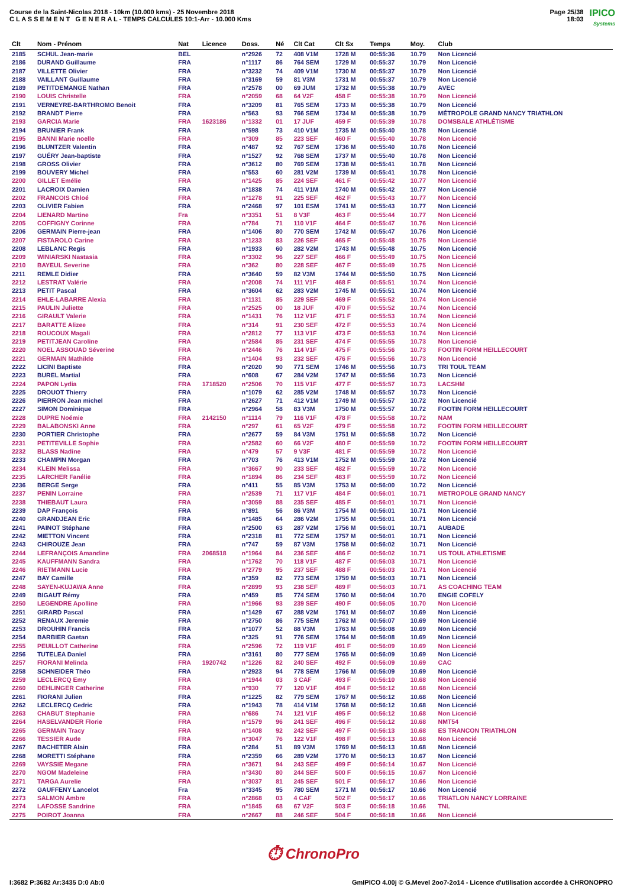Course de la Saint-Nicolas 2018 - 10km (10.000 kms) - 25 Novembre 2018
C L A S S E M E N T G E N E R A L - TEMPS CALCULES 10:1-Arr - 10.000 Kms
Page 25/38
18:03
IPICO
Systems
| Clt | Nom - Prénom | Nat | Licence | Doss. | Né | Clt Cat | Clt Sx | Temps | Moy. | Club |
| --- | --- | --- | --- | --- | --- | --- | --- | --- | --- | --- |
| 2185 | SCHUL Jean-marie | BEL | | n°2926 | 72 | 408 V1M | 1728 M | 00:55:36 | 10.79 | Non Licencié |
| 2186 | DURAND Guillaume | FRA | | n°1117 | 86 | 764 SEM | 1729 M | 00:55:37 | 10.79 | Non Licencié |
| 2187 | VILLETTE Olivier | FRA | | n°3232 | 74 | 409 V1M | 1730 M | 00:55:37 | 10.79 | Non Licencié |
| 2188 | VAILLANT Guillaume | FRA | | n°3169 | 59 | 81 V3M | 1731 M | 00:55:37 | 10.79 | Non Licencié |
| 2189 | PETITDEMANGE Nathan | FRA | | n°2578 | 00 | 69 JUM | 1732 M | 00:55:38 | 10.79 | AVEC |
| 2190 | LOUIS Christelle | FRA | | n°2059 | 68 | 64 V2F | 458 F | 00:55:38 | 10.79 | Non Licencié |
| 2191 | VERNEYRE-BARTHROMO Benoit | FRA | | n°3209 | 81 | 765 SEM | 1733 M | 00:55:38 | 10.79 | Non Licencié |
| 2192 | BRANDT Pierre | FRA | | n°563 | 93 | 766 SEM | 1734 M | 00:55:38 | 10.79 | MÉTROPOLE GRAND NANCY TRIATHLON |
| 2193 | GARCIA Marie | FRA | 1623186 | n°1332 | 01 | 17 JUF | 459 F | 00:55:39 | 10.78 | DOMSBALE ATHLÉTISME |
| 2194 | BRUNIER Frank | FRA | | n°598 | 73 | 410 V1M | 1735 M | 00:55:40 | 10.78 | Non Licencié |
| 2195 | BANNI Marie noelle | FRA | | n°309 | 85 | 223 SEF | 460 F | 00:55:40 | 10.78 | Non Licencié |
| 2196 | BLUNTZER Valentin | FRA | | n°487 | 92 | 767 SEM | 1736 M | 00:55:40 | 10.78 | Non Licencié |
| 2197 | GUÉRY Jean-baptiste | FRA | | n°1527 | 92 | 768 SEM | 1737 M | 00:55:40 | 10.78 | Non Licencié |
| 2198 | GROSS Olivier | FRA | | n°3612 | 80 | 769 SEM | 1738 M | 00:55:41 | 10.78 | Non Licencié |
| 2199 | BOUVERY Michel | FRA | | n°553 | 60 | 281 V2M | 1739 M | 00:55:41 | 10.78 | Non Licencié |
| 2200 | GILLET Emélie | FRA | | n°1425 | 85 | 224 SEF | 461 F | 00:55:42 | 10.77 | Non Licencié |
| 2201 | LACROIX Damien | FRA | | n°1838 | 74 | 411 V1M | 1740 M | 00:55:42 | 10.77 | Non Licencié |
| 2202 | FRANCOIS Chloé | FRA | | n°1278 | 91 | 225 SEF | 462 F | 00:55:43 | 10.77 | Non Licencié |
| 2203 | OLIVIER Fabien | FRA | | n°2468 | 97 | 101 ESM | 1741 M | 00:55:43 | 10.77 | Non Licencié |
| 2204 | LIENARD Martine | Fra | | n°3351 | 51 | 8 V3F | 463 F | 00:55:44 | 10.77 | Non Licencié |
| 2205 | COFFIGNY Corinne | FRA | | n°784 | 71 | 110 V1F | 464 F | 00:55:47 | 10.76 | Non Licencié |
| 2206 | GERMAIN Pierre-jean | FRA | | n°1406 | 80 | 770 SEM | 1742 M | 00:55:47 | 10.76 | Non Licencié |
| 2207 | FISTAROLO Carine | FRA | | n°1233 | 83 | 226 SEF | 465 F | 00:55:48 | 10.75 | Non Licencié |
| 2208 | LEBLANC Regis | FRA | | n°1933 | 60 | 282 V2M | 1743 M | 00:55:48 | 10.75 | Non Licencié |
| 2209 | WINIARSKI Nastasia | FRA | | n°3302 | 96 | 227 SEF | 466 F | 00:55:49 | 10.75 | Non Licencié |
| 2210 | BAYEUL Severine | FRA | | n°362 | 80 | 228 SEF | 467 F | 00:55:49 | 10.75 | Non Licencié |
| 2211 | REMLE Didier | FRA | | n°3640 | 59 | 82 V3M | 1744 M | 00:55:50 | 10.75 | Non Licencié |
| 2212 | LESTRAT Valérie | FRA | | n°2008 | 74 | 111 V1F | 468 F | 00:55:51 | 10.74 | Non Licencié |
| 2213 | PETIT Pascal | FRA | | n°3604 | 62 | 283 V2M | 1745 M | 00:55:51 | 10.74 | Non Licencié |
| 2214 | EHLE-LABARRE Alexia | FRA | | n°1131 | 85 | 229 SEF | 469 F | 00:55:52 | 10.74 | Non Licencié |
| 2215 | PAULIN Juliette | FRA | | n°2525 | 00 | 18 JUF | 470 F | 00:55:52 | 10.74 | Non Licencié |
| 2216 | GIRAULT Valerie | FRA | | n°1431 | 76 | 112 V1F | 471 F | 00:55:53 | 10.74 | Non Licencié |
| 2217 | BARATTE Alizee | FRA | | n°314 | 91 | 230 SEF | 472 F | 00:55:53 | 10.74 | Non Licencié |
| 2218 | ROUCOUX Magali | FRA | | n°2812 | 77 | 113 V1F | 473 F | 00:55:53 | 10.74 | Non Licencié |
| 2219 | PETITJEAN Caroline | FRA | | n°2584 | 85 | 231 SEF | 474 F | 00:55:55 | 10.73 | Non Licencié |
| 2220 | NOEL ASSOUAD Séverine | FRA | | n°2446 | 76 | 114 V1F | 475 F | 00:55:56 | 10.73 | FOOTIN FORM HEILLECOURT |
| 2221 | GERMAIN Mathilde | FRA | | n°1404 | 93 | 232 SEF | 476 F | 00:55:56 | 10.73 | Non Licencié |
| 2222 | LICINI Baptiste | FRA | | n°2020 | 90 | 771 SEM | 1746 M | 00:55:56 | 10.73 | TRI TOUL TEAM |
| 2223 | BUREL Martial | FRA | | n°608 | 67 | 284 V2M | 1747 M | 00:55:56 | 10.73 | Non Licencié |
| 2224 | PAPON Lydia | FRA | 1718520 | n°2506 | 70 | 115 V1F | 477 F | 00:55:57 | 10.73 | LACSHM |
| 2225 | DROUOT Thierry | FRA | | n°1079 | 62 | 285 V2M | 1748 M | 00:55:57 | 10.73 | Non Licencié |
| 2226 | PIERRON Jean michel | FRA | | n°2627 | 71 | 412 V1M | 1749 M | 00:55:57 | 10.72 | Non Licencié |
| 2227 | SIMON Dominique | FRA | | n°2964 | 58 | 83 V3M | 1750 M | 00:55:57 | 10.72 | FOOTIN FORM HEILLECOURT |
| 2228 | DUPRE Noémie | FRA | 2142150 | n°1114 | 79 | 116 V1F | 478 F | 00:55:58 | 10.72 | NAM |
| 2229 | BALABONSKI Anne | FRA | | n°297 | 61 | 65 V2F | 479 F | 00:55:58 | 10.72 | FOOTIN FORM HEILLECOURT |
| 2230 | PORTIER Christophe | FRA | | n°2677 | 59 | 84 V3M | 1751 M | 00:55:58 | 10.72 | Non Licencié |
| 2231 | PETITEVILLE Sophie | FRA | | n°2582 | 60 | 66 V2F | 480 F | 00:55:59 | 10.72 | FOOTIN FORM HEILLECOURT |
| 2232 | BLASS Nadine | FRA | | n°479 | 57 | 9 V3F | 481 F | 00:55:59 | 10.72 | Non Licencié |
| 2233 | CHAMPIN Morgan | FRA | | n°703 | 76 | 413 V1M | 1752 M | 00:55:59 | 10.72 | Non Licencié |
| 2234 | KLEIN Melissa | FRA | | n°3667 | 90 | 233 SEF | 482 F | 00:55:59 | 10.72 | Non Licencié |
| 2235 | LARCHER Fanélie | FRA | | n°1894 | 86 | 234 SEF | 483 F | 00:55:59 | 10.72 | Non Licencié |
| 2236 | BERGE Serge | FRA | | n°411 | 55 | 85 V3M | 1753 M | 00:56:00 | 10.72 | Non Licencié |
| 2237 | PENIN Lorraine | FRA | | n°2539 | 71 | 117 V1F | 484 F | 00:56:01 | 10.71 | METROPOLE GRAND NANCY |
| 2238 | THIEBAUT Laura | FRA | | n°3059 | 88 | 235 SEF | 485 F | 00:56:01 | 10.71 | Non Licencié |
| 2239 | DAP François | FRA | | n°891 | 56 | 86 V3M | 1754 M | 00:56:01 | 10.71 | Non Licencié |
| 2240 | GRANDJEAN Eric | FRA | | n°1485 | 64 | 286 V2M | 1755 M | 00:56:01 | 10.71 | Non Licencié |
| 2241 | PAINOT Stéphane | FRA | | n°2500 | 63 | 287 V2M | 1756 M | 00:56:01 | 10.71 | AUBADE |
| 2242 | MIETTON Vincent | FRA | | n°2318 | 81 | 772 SEM | 1757 M | 00:56:01 | 10.71 | Non Licencié |
| 2243 | CHIROUZE Jean | FRA | | n°747 | 59 | 87 V3M | 1758 M | 00:56:02 | 10.71 | Non Licencié |
| 2244 | LEFRANÇOIS Amandine | FRA | 2068518 | n°1964 | 84 | 236 SEF | 486 F | 00:56:02 | 10.71 | US TOUL ATHLETISME |
| 2245 | KAUFFMANN Sandra | FRA | | n°1762 | 70 | 118 V1F | 487 F | 00:56:03 | 10.71 | Non Licencié |
| 2246 | RIETMANN Lucie | FRA | | n°2779 | 95 | 237 SEF | 488 F | 00:56:03 | 10.71 | Non Licencié |
| 2247 | BAY Camille | FRA | | n°359 | 82 | 773 SEM | 1759 M | 00:56:03 | 10.71 | Non Licencié |
| 2248 | SAYEN-KUJAWA Anne | FRA | | n°2899 | 93 | 238 SEF | 489 F | 00:56:03 | 10.71 | AS COACHING TEAM |
| 2249 | BIGAUT Rémy | FRA | | n°459 | 85 | 774 SEM | 1760 M | 00:56:04 | 10.70 | ENGIE COFELY |
| 2250 | LEGENDRE Apolline | FRA | | n°1966 | 93 | 239 SEF | 490 F | 00:56:05 | 10.70 | Non Licencié |
| 2251 | GIRARD Pascal | FRA | | n°1429 | 67 | 288 V2M | 1761 M | 00:56:07 | 10.69 | Non Licencié |
| 2252 | RENAUX Jeremie | FRA | | n°2750 | 86 | 775 SEM | 1762 M | 00:56:07 | 10.69 | Non Licencié |
| 2253 | DROUHIN Francis | FRA | | n°1077 | 52 | 88 V3M | 1763 M | 00:56:08 | 10.69 | Non Licencié |
| 2254 | BARBIER Gaetan | FRA | | n°325 | 91 | 776 SEM | 1764 M | 00:56:08 | 10.69 | Non Licencié |
| 2255 | PEUILLOT Catherine | FRA | | n°2596 | 72 | 119 V1F | 491 F | 00:56:09 | 10.69 | Non Licencié |
| 2256 | TUTELEA Daniel | FRA | | n°3161 | 80 | 777 SEM | 1765 M | 00:56:09 | 10.69 | Non Licencié |
| 2257 | FIORANI Melinda | FRA | 1920742 | n°1226 | 82 | 240 SEF | 492 F | 00:56:09 | 10.69 | CAC |
| 2258 | SCHNEIDER Théo | FRA | | n°2923 | 94 | 778 SEM | 1766 M | 00:56:09 | 10.69 | Non Licencié |
| 2259 | LECLERCQ Emy | FRA | | n°1944 | 03 | 3 CAF | 493 F | 00:56:10 | 10.68 | Non Licencié |
| 2260 | DEHLINGER Catherine | FRA | | n°930 | 77 | 120 V1F | 494 F | 00:56:12 | 10.68 | Non Licencié |
| 2261 | FIORANI Julien | FRA | | n°1225 | 82 | 779 SEM | 1767 M | 00:56:12 | 10.68 | Non Licencié |
| 2262 | LECLERCQ Cedric | FRA | | n°1943 | 78 | 414 V1M | 1768 M | 00:56:12 | 10.68 | Non Licencié |
| 2263 | CHABUT Stephanie | FRA | | n°686 | 74 | 121 V1F | 495 F | 00:56:12 | 10.68 | Non Licencié |
| 2264 | HASELVANDER Florie | FRA | | n°1579 | 96 | 241 SEF | 496 F | 00:56:12 | 10.68 | NMT54 |
| 2265 | GERMAIN Tracy | FRA | | n°1408 | 92 | 242 SEF | 497 F | 00:56:13 | 10.68 | ES TRANCON TRIATHLON |
| 2266 | TESSIER Aude | FRA | | n°3047 | 76 | 122 V1F | 498 F | 00:56:13 | 10.68 | Non Licencié |
| 2267 | BACHETER Alain | FRA | | n°284 | 51 | 89 V3M | 1769 M | 00:56:13 | 10.68 | Non Licencié |
| 2268 | MORETTI Stéphane | FRA | | n°2359 | 66 | 289 V2M | 1770 M | 00:56:13 | 10.67 | Non Licencié |
| 2269 | VAYSSIE Megane | FRA | | n°3671 | 94 | 243 SEF | 499 F | 00:56:14 | 10.67 | Non Licencié |
| 2270 | NGOM Madeleine | FRA | | n°3430 | 80 | 244 SEF | 500 F | 00:56:15 | 10.67 | Non Licencié |
| 2271 | TARGA Aurelie | FRA | | n°3037 | 81 | 245 SEF | 501 F | 00:56:17 | 10.66 | Non Licencié |
| 2272 | GAUFFENY Lancelot | Fra | | n°3345 | 95 | 780 SEM | 1771 M | 00:56:17 | 10.66 | Non Licencié |
| 2273 | SALMON Ambre | FRA | | n°2868 | 03 | 4 CAF | 502 F | 00:56:17 | 10.66 | TRIATLON NANCY LORRAINE |
| 2274 | LAFOSSE Sandrine | FRA | | n°1845 | 68 | 67 V2F | 503 F | 00:56:18 | 10.66 | TNL |
| 2275 | POIROT Joanna | FRA | | n°2667 | 88 | 246 SEF | 504 F | 00:56:18 | 10.66 | Non Licencié |
⏱ ChronoPro
I:3682 P:3682 Ar:3435 D:0 Ab:0 GmIPICO 4.00j © G.Mevel 2oo7-2o14 - Licence d'utilisation accordée à CHRONOPRO